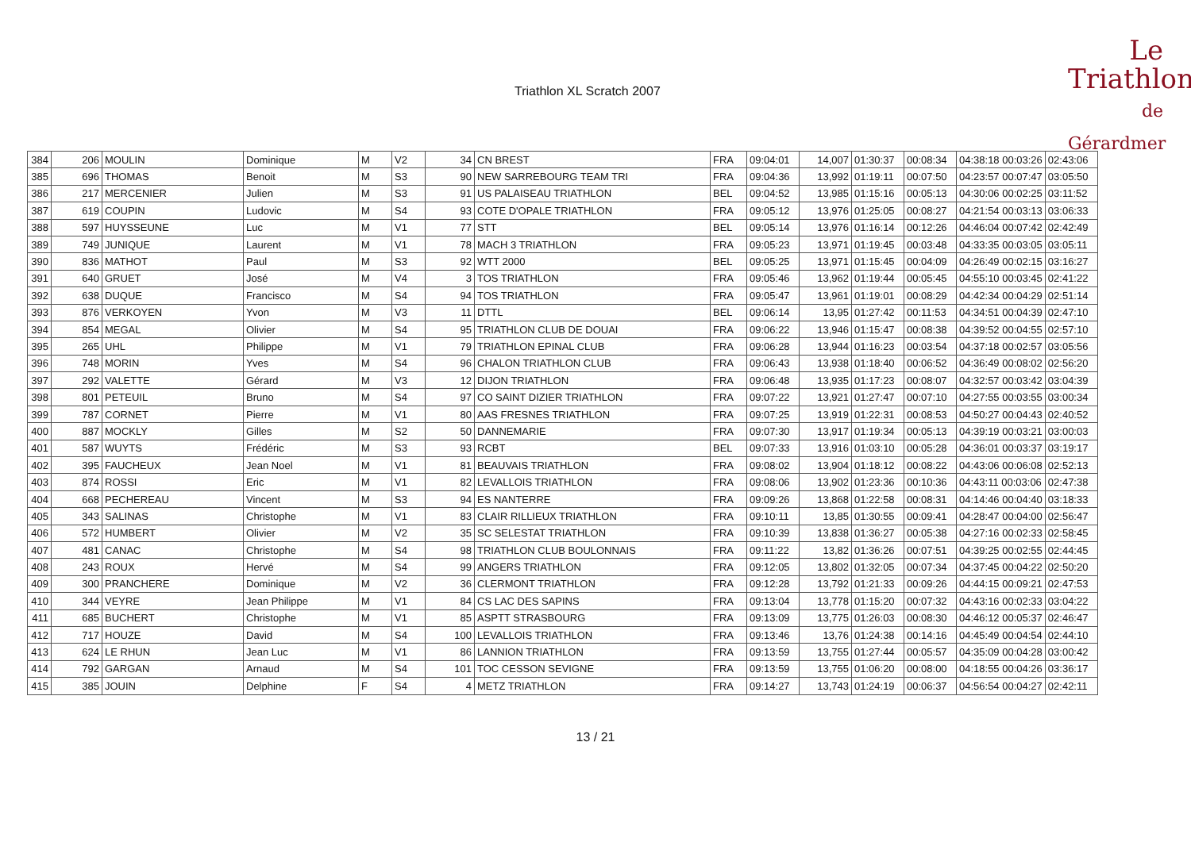Triathlon XL Scratch 2007
Le
Triathlon
de Gérardmer
| 384 | 206 | MOULIN | Dominique | M | V2 | 34 | CN BREST | FRA | 09:04:01 | 14,007 | 01:30:37 | 00:08:34 | 04:38:18 00:03:26 | 02:43:06 |
| 385 | 696 | THOMAS | Benoit | M | S3 | 90 | NEW SARREBOURG TEAM TRI | FRA | 09:04:36 | 13,992 | 01:19:11 | 00:07:50 | 04:23:57 00:07:47 | 03:05:50 |
| 386 | 217 | MERCENIER | Julien | M | S3 | 91 | US PALAISEAU TRIATHLON | BEL | 09:04:52 | 13,985 | 01:15:16 | 00:05:13 | 04:30:06 00:02:25 | 03:11:52 |
| 387 | 619 | COUPIN | Ludovic | M | S4 | 93 | COTE D'OPALE TRIATHLON | FRA | 09:05:12 | 13,976 | 01:25:05 | 00:08:27 | 04:21:54 00:03:13 | 03:06:33 |
| 388 | 597 | HUYSSEUNE | Luc | M | V1 | 77 | STT | BEL | 09:05:14 | 13,976 | 01:16:14 | 00:12:26 | 04:46:04 00:07:42 | 02:42:49 |
| 389 | 749 | JUNIQUE | Laurent | M | V1 | 78 | MACH 3 TRIATHLON | FRA | 09:05:23 | 13,971 | 01:19:45 | 00:03:48 | 04:33:35 00:03:05 | 03:05:11 |
| 390 | 836 | MATHOT | Paul | M | S3 | 92 | WTT 2000 | BEL | 09:05:25 | 13,971 | 01:15:45 | 00:04:09 | 04:26:49 00:02:15 | 03:16:27 |
| 391 | 640 | GRUET | José | M | V4 | 3 | TOS TRIATHLON | FRA | 09:05:46 | 13,962 | 01:19:44 | 00:05:45 | 04:55:10 00:03:45 | 02:41:22 |
| 392 | 638 | DUQUE | Francisco | M | S4 | 94 | TOS TRIATHLON | FRA | 09:05:47 | 13,961 | 01:19:01 | 00:08:29 | 04:42:34 00:04:29 | 02:51:14 |
| 393 | 876 | VERKOYEN | Yvon | M | V3 | 11 | DTTL | BEL | 09:06:14 | 13,95 | 01:27:42 | 00:11:53 | 04:34:51 00:04:39 | 02:47:10 |
| 394 | 854 | MEGAL | Olivier | M | S4 | 95 | TRIATHLON CLUB DE DOUAI | FRA | 09:06:22 | 13,946 | 01:15:47 | 00:08:38 | 04:39:52 00:04:55 | 02:57:10 |
| 395 | 265 | UHL | Philippe | M | V1 | 79 | TRIATHLON EPINAL CLUB | FRA | 09:06:28 | 13,944 | 01:16:23 | 00:03:54 | 04:37:18 00:02:57 | 03:05:56 |
| 396 | 748 | MORIN | Yves | M | S4 | 96 | CHALON TRIATHLON CLUB | FRA | 09:06:43 | 13,938 | 01:18:40 | 00:06:52 | 04:36:49 00:08:02 | 02:56:20 |
| 397 | 292 | VALETTE | Gérard | M | V3 | 12 | DIJON TRIATHLON | FRA | 09:06:48 | 13,935 | 01:17:23 | 00:08:07 | 04:32:57 00:03:42 | 03:04:39 |
| 398 | 801 | PETEUIL | Bruno | M | S4 | 97 | CO SAINT DIZIER TRIATHLON | FRA | 09:07:22 | 13,921 | 01:27:47 | 00:07:10 | 04:27:55 00:03:55 | 03:00:34 |
| 399 | 787 | CORNET | Pierre | M | V1 | 80 | AAS FRESNES TRIATHLON | FRA | 09:07:25 | 13,919 | 01:22:31 | 00:08:53 | 04:50:27 00:04:43 | 02:40:52 |
| 400 | 887 | MOCKLY | Gilles | M | S2 | 50 | DANNEMARIE | FRA | 09:07:30 | 13,917 | 01:19:34 | 00:05:13 | 04:39:19 00:03:21 | 03:00:03 |
| 401 | 587 | WUYTS | Frédéric | M | S3 | 93 | RCBT | BEL | 09:07:33 | 13,916 | 01:03:10 | 00:05:28 | 04:36:01 00:03:37 | 03:19:17 |
| 402 | 395 | FAUCHEUX | Jean Noel | M | V1 | 81 | BEAUVAIS TRIATHLON | FRA | 09:08:02 | 13,904 | 01:18:12 | 00:08:22 | 04:43:06 00:06:08 | 02:52:13 |
| 403 | 874 | ROSSI | Eric | M | V1 | 82 | LEVALLOIS TRIATHLON | FRA | 09:08:06 | 13,902 | 01:23:36 | 00:10:36 | 04:43:11 00:03:06 | 02:47:38 |
| 404 | 668 | PECHEREAU | Vincent | M | S3 | 94 | ES NANTERRE | FRA | 09:09:26 | 13,868 | 01:22:58 | 00:08:31 | 04:14:46 00:04:40 | 03:18:33 |
| 405 | 343 | SALINAS | Christophe | M | V1 | 83 | CLAIR RILLIEUX TRIATHLON | FRA | 09:10:11 | 13,85 | 01:30:55 | 00:09:41 | 04:28:47 00:04:00 | 02:56:47 |
| 406 | 572 | HUMBERT | Olivier | M | V2 | 35 | SC SELESTAT TRIATHLON | FRA | 09:10:39 | 13,838 | 01:36:27 | 00:05:38 | 04:27:16 00:02:33 | 02:58:45 |
| 407 | 481 | CANAC | Christophe | M | S4 | 98 | TRIATHLON CLUB BOULONNAIS | FRA | 09:11:22 | 13,82 | 01:36:26 | 00:07:51 | 04:39:25 00:02:55 | 02:44:45 |
| 408 | 243 | ROUX | Hervé | M | S4 | 99 | ANGERS TRIATHLON | FRA | 09:12:05 | 13,802 | 01:32:05 | 00:07:34 | 04:37:45 00:04:22 | 02:50:20 |
| 409 | 300 | PRANCHERE | Dominique | M | V2 | 36 | CLERMONT TRIATHLON | FRA | 09:12:28 | 13,792 | 01:21:33 | 00:09:26 | 04:44:15 00:09:21 | 02:47:53 |
| 410 | 344 | VEYRE | Jean Philippe | M | V1 | 84 | CS LAC DES SAPINS | FRA | 09:13:04 | 13,778 | 01:15:20 | 00:07:32 | 04:43:16 00:02:33 | 03:04:22 |
| 411 | 685 | BUCHERT | Christophe | M | V1 | 85 | ASPTT STRASBOURG | FRA | 09:13:09 | 13,775 | 01:26:03 | 00:08:30 | 04:46:12 00:05:37 | 02:46:47 |
| 412 | 717 | HOUZE | David | M | S4 | 100 | LEVALLOIS TRIATHLON | FRA | 09:13:46 | 13,76 | 01:24:38 | 00:14:16 | 04:45:49 00:04:54 | 02:44:10 |
| 413 | 624 | LE RHUN | Jean Luc | M | V1 | 86 | LANNION TRIATHLON | FRA | 09:13:59 | 13,755 | 01:27:44 | 00:05:57 | 04:35:09 00:04:28 | 03:00:42 |
| 414 | 792 | GARGAN | Arnaud | M | S4 | 101 | TOC CESSON SEVIGNE | FRA | 09:13:59 | 13,755 | 01:06:20 | 00:08:00 | 04:18:55 00:04:26 | 03:36:17 |
| 415 | 385 | JOUIN | Delphine | F | S4 | 4 | METZ TRIATHLON | FRA | 09:14:27 | 13,743 | 01:24:19 | 00:06:37 | 04:56:54 00:04:27 | 02:42:11 |
13 / 21